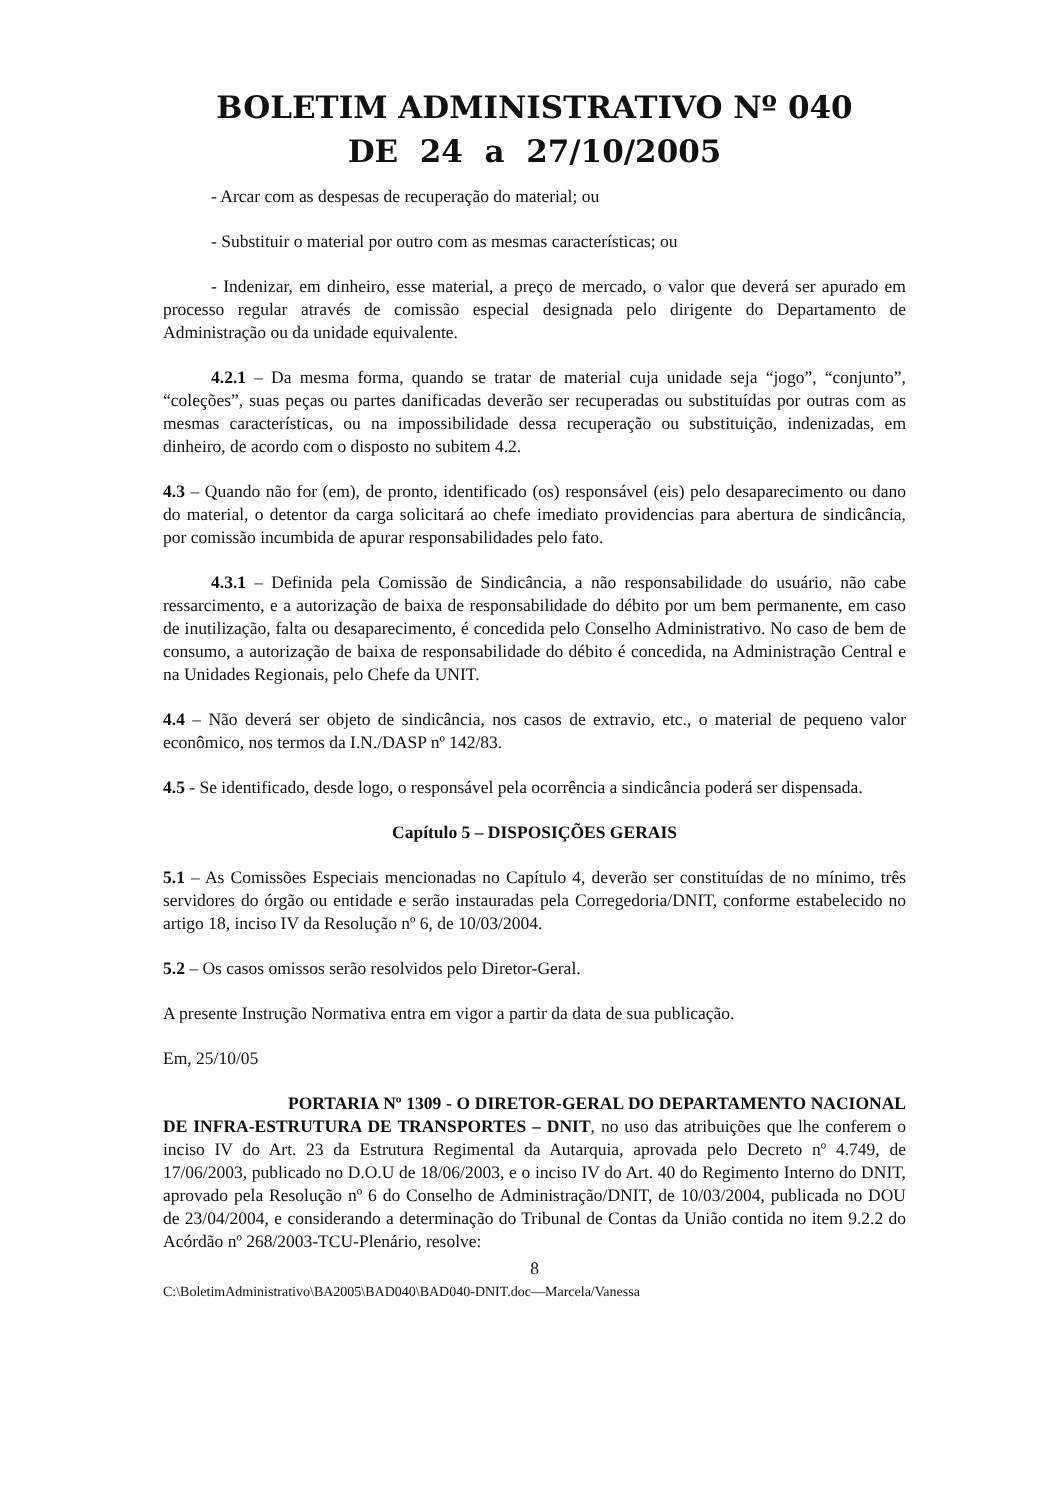BOLETIM ADMINISTRATIVO Nº 040
DE 24 a 27/10/2005
- Arcar com as despesas de recuperação do material; ou
- Substituir o material por outro com as mesmas características; ou
- Indenizar, em dinheiro, esse material, a preço de mercado, o valor que deverá ser apurado em processo regular através de comissão especial designada pelo dirigente do Departamento de Administração ou da unidade equivalente.
4.2.1 – Da mesma forma, quando se tratar de material cuja unidade seja “jogo”, “conjunto”, “coleções”, suas peças ou partes danificadas deverão ser recuperadas ou substituídas por outras com as mesmas características, ou na impossibilidade dessa recuperação ou substituição, indenizadas, em dinheiro, de acordo com o disposto no subitem 4.2.
4.3 – Quando não for (em), de pronto, identificado (os) responsável (eis) pelo desaparecimento ou dano do material, o detentor da carga solicitará ao chefe imediato providencias para abertura de sindicância, por comissão incumbida de apurar responsabilidades pelo fato.
4.3.1 – Definida pela Comissão de Sindicância, a não responsabilidade do usuário, não cabe ressarcimento, e a autorização de baixa de responsabilidade do débito por um bem permanente, em caso de inutilização, falta ou desaparecimento, é concedida pelo Conselho Administrativo. No caso de bem de consumo, a autorização de baixa de responsabilidade do débito é concedida, na Administração Central e na Unidades Regionais, pelo Chefe da UNIT.
4.4 – Não deverá ser objeto de sindicância, nos casos de extravio, etc., o material de pequeno valor econômico, nos termos da I.N./DASP nº 142/83.
4.5 - Se identificado, desde logo, o responsável pela ocorrência a sindicância poderá ser dispensada.
Capítulo 5 – DISPOSIÇÕES GERAIS
5.1 – As Comissões Especiais mencionadas no Capítulo 4, deverão ser constituídas de no mínimo, três servidores do órgão ou entidade e serão instauradas pela Corregedoria/DNIT, conforme estabelecido no artigo 18, inciso IV da Resolução nº 6, de 10/03/2004.
5.2 – Os casos omissos serão resolvidos pelo Diretor-Geral.
A presente Instrução Normativa entra em vigor a partir da data de sua publicação.
Em, 25/10/05
PORTARIA Nº 1309 - O DIRETOR-GERAL DO DEPARTAMENTO NACIONAL DE INFRA-ESTRUTURA DE TRANSPORTES – DNIT, no uso das atribuições que lhe conferem o inciso IV do Art. 23 da Estrutura Regimental da Autarquia, aprovada pelo Decreto nº 4.749, de 17/06/2003, publicado no D.O.U de 18/06/2003, e o inciso IV do Art. 40 do Regimento Interno do DNIT, aprovado pela Resolução nº 6 do Conselho de Administração/DNIT, de 10/03/2004, publicada no DOU de 23/04/2004, e considerando a determinação do Tribunal de Contas da União contida no item 9.2.2 do Acórdão nº 268/2003-TCU-Plenário, resolve:
8
C:\BoletimAdministrativo\BA2005\BAD040\BAD040-DNIT.doc—Marcela/Vanessa